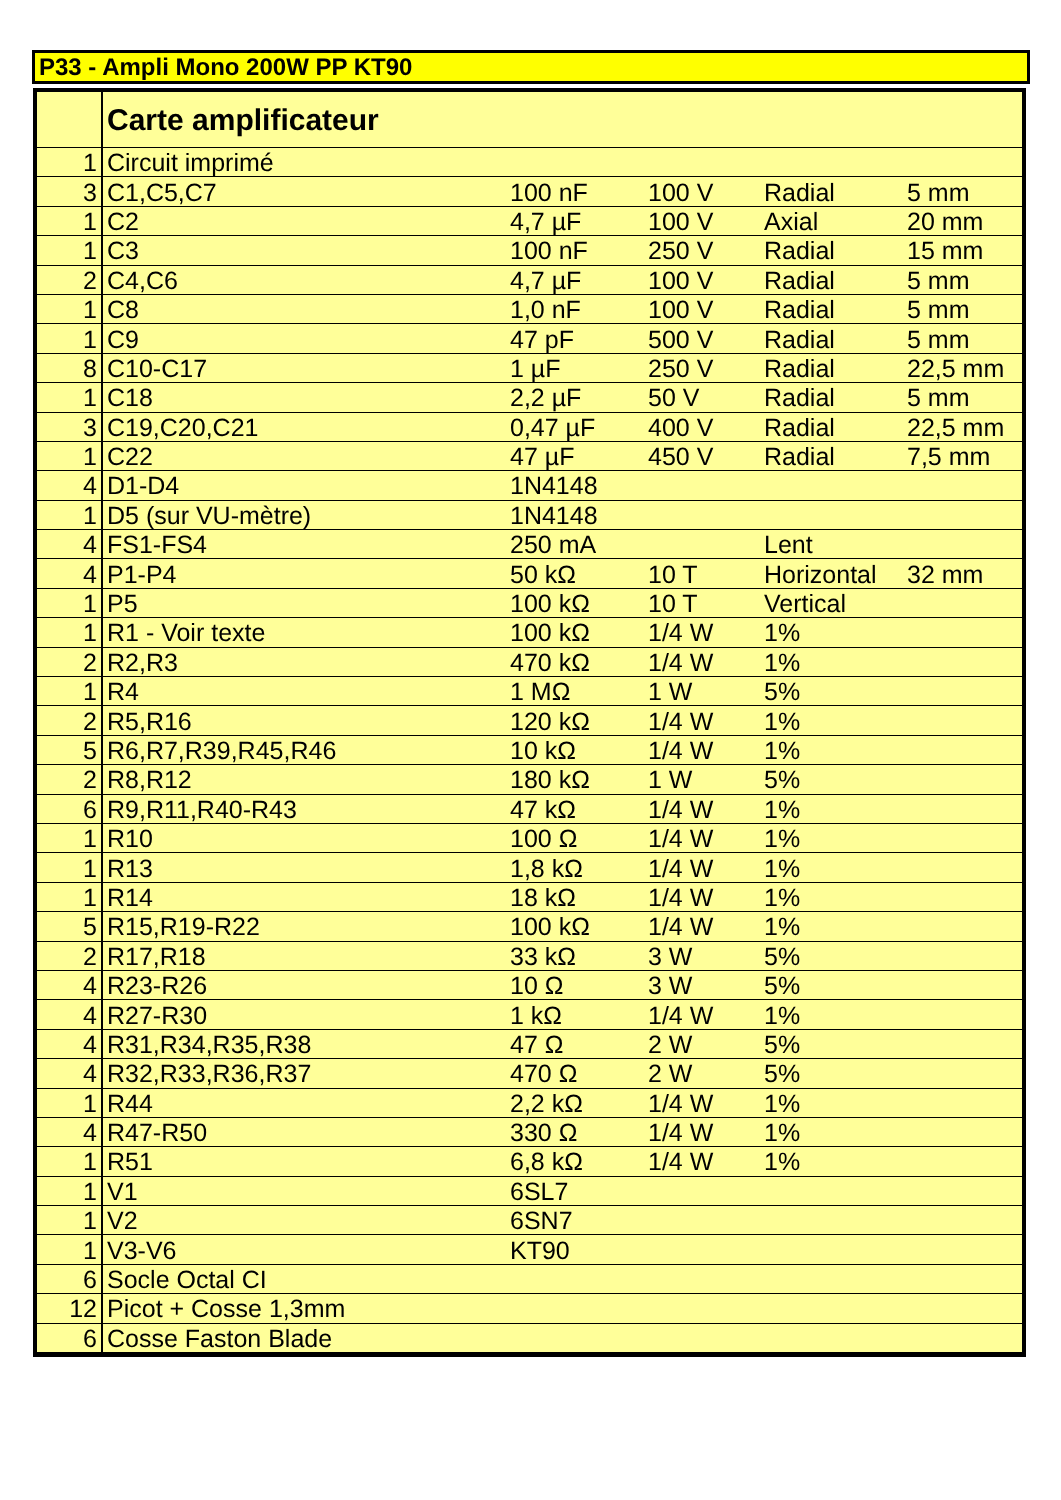P33 - Ampli Mono 200W PP KT90
| | Carte amplificateur | | | | |
| 1 | Circuit imprimé | | | | |
| 3 | C1,C5,C7 | 100 nF | 100 V | Radial | 5 mm |
| 1 | C2 | 4,7 µF | 100 V | Axial | 20 mm |
| 1 | C3 | 100 nF | 250 V | Radial | 15 mm |
| 2 | C4,C6 | 4,7 µF | 100 V | Radial | 5 mm |
| 1 | C8 | 1,0 nF | 100 V | Radial | 5 mm |
| 1 | C9 | 47 pF | 500 V | Radial | 5 mm |
| 8 | C10-C17 | 1 µF | 250 V | Radial | 22,5 mm |
| 1 | C18 | 2,2 µF | 50 V | Radial | 5 mm |
| 3 | C19,C20,C21 | 0,47 µF | 400 V | Radial | 22,5 mm |
| 1 | C22 | 47 µF | 450 V | Radial | 7,5 mm |
| 4 | D1-D4 | 1N4148 | | | |
| 1 | D5 (sur VU-mètre) | 1N4148 | | | |
| 4 | FS1-FS4 | 250 mA | | Lent | |
| 4 | P1-P4 | 50 kΩ | 10 T | Horizontal | 32 mm |
| 1 | P5 | 100 kΩ | 10 T | Vertical | |
| 1 | R1 - Voir texte | 100 kΩ | 1/4 W | 1% | |
| 2 | R2,R3 | 470 kΩ | 1/4 W | 1% | |
| 1 | R4 | 1 MΩ | 1 W | 5% | |
| 2 | R5,R16 | 120 kΩ | 1/4 W | 1% | |
| 5 | R6,R7,R39,R45,R46 | 10 kΩ | 1/4 W | 1% | |
| 2 | R8,R12 | 180 kΩ | 1 W | 5% | |
| 6 | R9,R11,R40-R43 | 47 kΩ | 1/4 W | 1% | |
| 1 | R10 | 100 Ω | 1/4 W | 1% | |
| 1 | R13 | 1,8 kΩ | 1/4 W | 1% | |
| 1 | R14 | 18 kΩ | 1/4 W | 1% | |
| 5 | R15,R19-R22 | 100 kΩ | 1/4 W | 1% | |
| 2 | R17,R18 | 33 kΩ | 3 W | 5% | |
| 4 | R23-R26 | 10 Ω | 3 W | 5% | |
| 4 | R27-R30 | 1 kΩ | 1/4 W | 1% | |
| 4 | R31,R34,R35,R38 | 47 Ω | 2 W | 5% | |
| 4 | R32,R33,R36,R37 | 470 Ω | 2 W | 5% | |
| 1 | R44 | 2,2 kΩ | 1/4 W | 1% | |
| 4 | R47-R50 | 330 Ω | 1/4 W | 1% | |
| 1 | R51 | 6,8 kΩ | 1/4 W | 1% | |
| 1 | V1 | 6SL7 | | | |
| 1 | V2 | 6SN7 | | | |
| 1 | V3-V6 | KT90 | | | |
| 6 | Socle Octal CI | | | | |
| 12 | Picot + Cosse 1,3mm | | | | |
| 6 | Cosse Faston Blade | | | | |